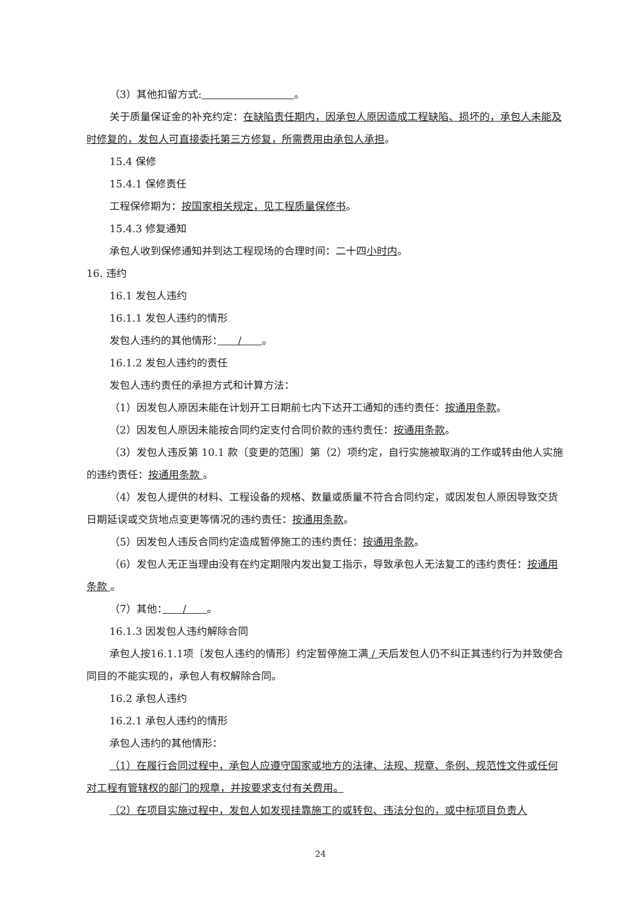（3）其他扣留方式:　　　　　　　　　 。
关于质量保证金的补充约定：在缺陷责任期内，因承包人原因造成工程缺陷、损坏的，承包人未能及时修复的，发包人可直接委托第三方修复，所需费用由承包人承担。
15.4 保修
15.4.1 保修责任
工程保修期为：按国家相关规定，见工程质量保修书。
15.4.3 修复通知
承包人收到保修通知并到达工程现场的合理时间：二十四小时内。
16. 违约
16.1 发包人违约
16.1.1 发包人违约的情形
发包人违约的其他情形：　　/　　。
16.1.2 发包人违约的责任
发包人违约责任的承担方式和计算方法：
（1）因发包人原因未能在计划开工日期前七内下达开工通知的违约责任：按通用条款。
（2）因发包人原因未能按合同约定支付合同价款的违约责任：按通用条款。
（3）发包人违反第 10.1 款〔变更的范围〕第（2）项约定，自行实施被取消的工作或转由他人实施的违约责任：按通用条款 。
（4）发包人提供的材料、工程设备的规格、数量或质量不符合合同约定，或因发包人原因导致交货日期延误或交货地点变更等情况的违约责任：按通用条款。
（5）因发包人违反合同约定造成暂停施工的违约责任：按通用条款。
（6）发包人无正当理由没有在约定期限内发出复工指示，导致承包人无法复工的违约责任：按通用条款 。
（7）其他：　　/　　。
16.1.3 因发包人违约解除合同
承包人按16.1.1项〔发包人违约的情形〕约定暂停施工满 / 天后发包人仍不纠正其违约行为并致使合同目的不能实现的，承包人有权解除合同。
16.2 承包人违约
16.2.1 承包人违约的情形
承包人违约的其他情形：
（1）在履行合同过程中，承包人应遵守国家或地方的法律、法规、规章、条例、规范性文件或任何对工程有管辖权的部门的规章，并按要求支付有关费用。
（2）在项目实施过程中，发包人如发现挂靠施工的或转包、违法分包的，或中标项目负责人
24